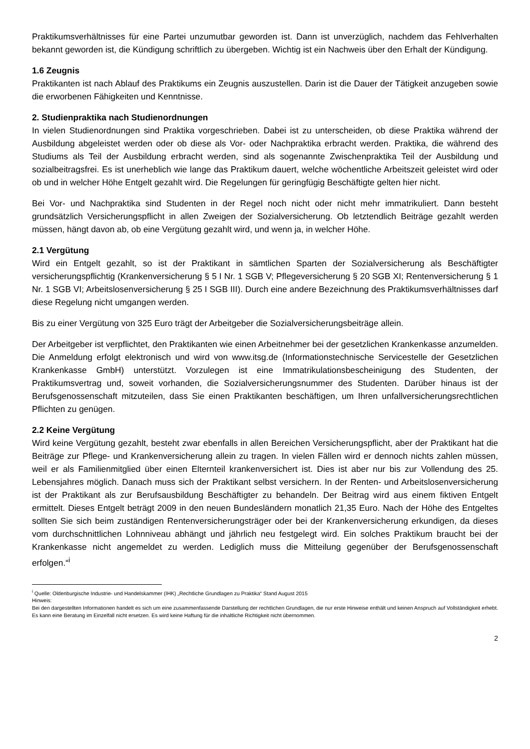Praktikumsverhältnisses für eine Partei unzumutbar geworden ist. Dann ist unverzüglich, nachdem das Fehlverhalten bekannt geworden ist, die Kündigung schriftlich zu übergeben. Wichtig ist ein Nachweis über den Erhalt der Kündigung.
1.6 Zeugnis
Praktikanten ist nach Ablauf des Praktikums ein Zeugnis auszustellen. Darin ist die Dauer der Tätigkeit anzugeben sowie die erworbenen Fähigkeiten und Kenntnisse.
2. Studienpraktika nach Studienordnungen
In vielen Studienordnungen sind Praktika vorgeschrieben. Dabei ist zu unterscheiden, ob diese Praktika während der Ausbildung abgeleistet werden oder ob diese als Vor- oder Nachpraktika erbracht werden. Praktika, die während des Studiums als Teil der Ausbildung erbracht werden, sind als sogenannte Zwischenpraktika Teil der Ausbildung und sozialbeitragsfrei. Es ist unerheblich wie lange das Praktikum dauert, welche wöchentliche Arbeitszeit geleistet wird oder ob und in welcher Höhe Entgelt gezahlt wird. Die Regelungen für geringfügig Beschäftigte gelten hier nicht.
Bei Vor- und Nachpraktika sind Studenten in der Regel noch nicht oder nicht mehr immatrikuliert. Dann besteht grundsätzlich Versicherungspflicht in allen Zweigen der Sozialversicherung. Ob letztendlich Beiträge gezahlt werden müssen, hängt davon ab, ob eine Vergütung gezahlt wird, und wenn ja, in welcher Höhe.
2.1 Vergütung
Wird ein Entgelt gezahlt, so ist der Praktikant in sämtlichen Sparten der Sozialversicherung als Beschäftigter versicherungspflichtig (Krankenversicherung § 5 I Nr. 1 SGB V; Pflegeversicherung § 20 SGB XI; Rentenversicherung § 1 Nr. 1 SGB VI; Arbeitslosenversicherung § 25 I SGB III). Durch eine andere Bezeichnung des Praktikumsverhältnisses darf diese Regelung nicht umgangen werden.
Bis zu einer Vergütung von 325 Euro trägt der Arbeitgeber die Sozialversicherungsbeiträge allein.
Der Arbeitgeber ist verpflichtet, den Praktikanten wie einen Arbeitnehmer bei der gesetzlichen Krankenkasse anzumelden. Die Anmeldung erfolgt elektronisch und wird von www.itsg.de (Informationstechnische Servicestelle der Gesetzlichen Krankenkasse GmbH) unterstützt. Vorzulegen ist eine Immatrikulationsbescheinigung des Studenten, der Praktikumsvertrag und, soweit vorhanden, die Sozialversicherungsnummer des Studenten. Darüber hinaus ist der Berufsgenossenschaft mitzuteilen, dass Sie einen Praktikanten beschäftigen, um Ihren unfallversicherungsrechtlichen Pflichten zu genügen.
2.2 Keine Vergütung
Wird keine Vergütung gezahlt, besteht zwar ebenfalls in allen Bereichen Versicherungspflicht, aber der Praktikant hat die Beiträge zur Pflege- und Krankenversicherung allein zu tragen. In vielen Fällen wird er dennoch nichts zahlen müssen, weil er als Familienmitglied über einen Elternteil krankenversichert ist. Dies ist aber nur bis zur Vollendung des 25. Lebensjahres möglich. Danach muss sich der Praktikant selbst versichern. In der Renten- und Arbeitslosenversicherung ist der Praktikant als zur Berufsausbildung Beschäftigter zu behandeln. Der Beitrag wird aus einem fiktiven Entgelt ermittelt. Dieses Entgelt beträgt 2009 in den neuen Bundesländern monatlich 21,35 Euro. Nach der Höhe des Entgeltes sollten Sie sich beim zuständigen Rentenversicherungsträger oder bei der Krankenversicherung erkundigen, da dieses vom durchschnittlichen Lohnniveau abhängt und jährlich neu festgelegt wird. Ein solches Praktikum braucht bei der Krankenkasse nicht angemeldet zu werden. Lediglich muss die Mitteilung gegenüber der Berufsgenossenschaft erfolgen.“<sup>i</sup>
<sup>i</sup> Quelle: Oldenburgische Industrie- und Handelskammer (IHK) „Rechtliche Grundlagen zu Praktika“ Stand August 2015
Hinweis:
Bei den dargestellten Informationen handelt es sich um eine zusammenfassende Darstellung der rechtlichen Grundlagen, die nur erste Hinweise enthält und keinen Anspruch auf Vollständigkeit erhebt. Es kann eine Beratung im Einzelfall nicht ersetzen. Es wird keine Haftung für die inhaltliche Richtigkeit nicht übernommen.
2